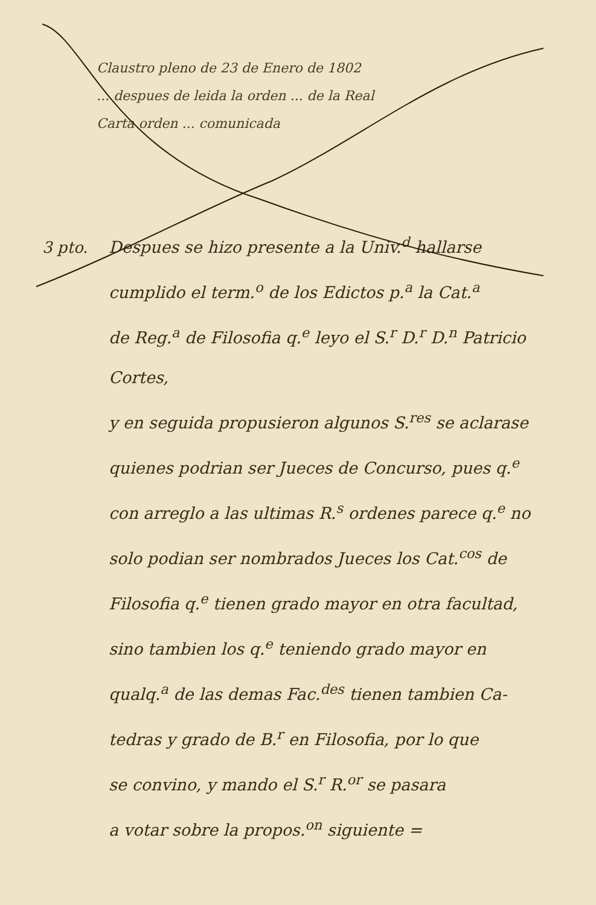Claustro pleno de 23 de Enero de 1802
... despues de leida la orden ... de la Real
Carta orden ... comunicada
3 pto. Despues se hizo presente a la Univ.<sup>d</sup> hallarse
cumplido el term.<sup>o</sup> de los Edictos p.<sup>a</sup> la Cat.<sup>a</sup>
de Reg.<sup>a</sup> de Filosofia q.<sup>e</sup> leyo el S.<sup>r</sup> D.<sup>r</sup> D.<sup>n</sup> Patricio Cortes,
y en seguida propusieron algunos S.<sup>res</sup> se aclarase
quienes podrian ser Jueces de Concurso, pues q.<sup>e</sup>
con arreglo a las ultimas R.<sup>s</sup> ordenes parece q.<sup>e</sup> no
solo podian ser nombrados Jueces los Cat.<sup>cos</sup> de
Filosofia q.<sup>e</sup> tienen grado mayor en otra facultad,
sino tambien los q.<sup>e</sup> teniendo grado mayor en
qualq.<sup>a</sup> de las demas Fac.<sup>des</sup> tienen tambien Ca-
tedras y grado de B.<sup>r</sup> en Filosofia, por lo que
se convino, y mando el S.<sup>r</sup> R.<sup>or</sup> se pasara
a votar sobre la propos.<sup>on</sup> siguiente =